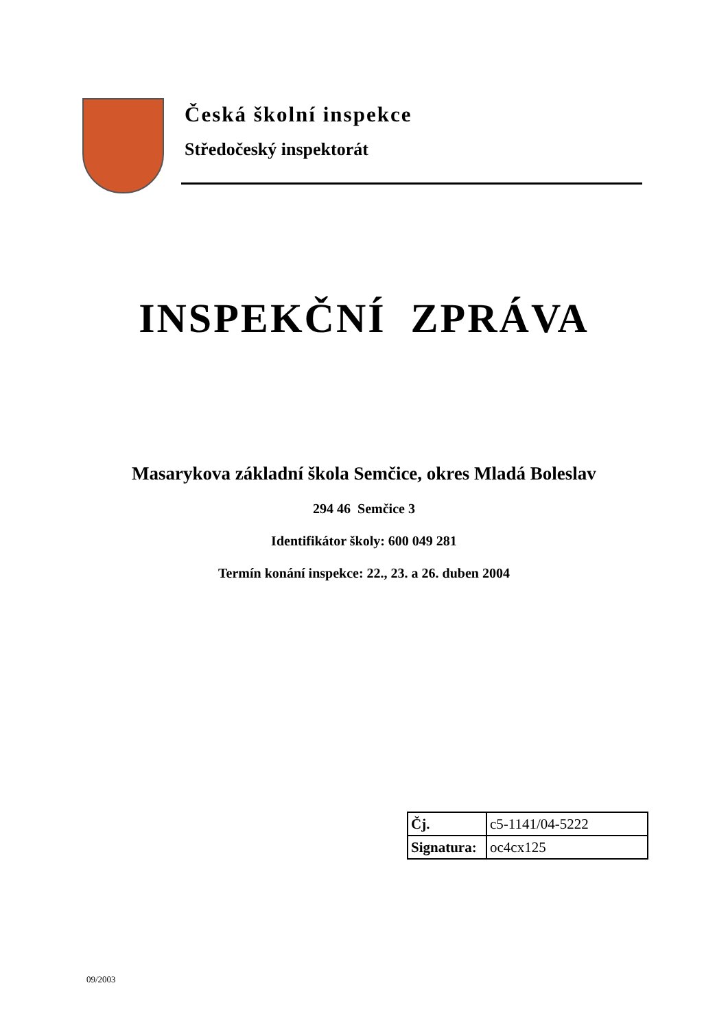Česká školní inspekce
Středočeský inspektorát
INSPEKČNÍ ZPRÁVA
Masarykova základní škola Semčice, okres Mladá Boleslav
294 46 Semčice 3
Identifikátor školy: 600 049 281
Termín konání inspekce: 22., 23. a 26. duben 2004
| Čj. | c5-1141/04-5222 |
| Signatura: | oc4cx125 |
09/2003